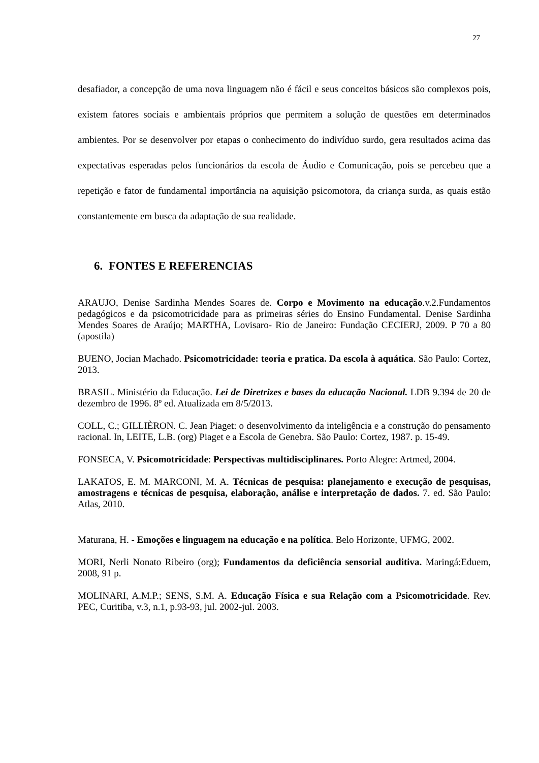27
desafiador, a concepção de uma nova linguagem não é fácil e seus conceitos básicos são complexos pois, existem fatores sociais e ambientais próprios que permitem a solução de questões em determinados ambientes. Por se desenvolver por etapas o conhecimento do indivíduo surdo, gera resultados acima das expectativas esperadas pelos funcionários da escola de Áudio e Comunicação, pois se percebeu que a repetição e fator de fundamental importância na aquisição psicomotora, da criança surda, as quais estão constantemente em busca da adaptação de sua realidade.
6. FONTES E REFERENCIAS
ARAUJO, Denise Sardinha Mendes Soares de. Corpo e Movimento na educação.v.2.Fundamentos pedagógicos e da psicomotricidade para as primeiras séries do Ensino Fundamental. Denise Sardinha Mendes Soares de Araújo; MARTHA, Lovisaro- Rio de Janeiro: Fundação CECIERJ, 2009. P 70 a 80 (apostila)
BUENO, Jocian Machado. Psicomotricidade: teoria e pratica. Da escola à aquática. São Paulo: Cortez, 2013.
BRASIL. Ministério da Educação. Lei de Diretrizes e bases da educação Nacional. LDB 9.394 de 20 de dezembro de 1996. 8º ed. Atualizada em 8/5/2013.
COLL, C.; GILLIÈRON. C. Jean Piaget: o desenvolvimento da inteligência e a construção do pensamento racional. In, LEITE, L.B. (org) Piaget e a Escola de Genebra. São Paulo: Cortez, 1987. p. 15-49.
FONSECA, V. Psicomotricidade: Perspectivas multidisciplinares. Porto Alegre: Artmed, 2004.
LAKATOS, E. M. MARCONI, M. A. Técnicas de pesquisa: planejamento e execução de pesquisas, amostragens e técnicas de pesquisa, elaboração, análise e interpretação de dados. 7. ed. São Paulo: Atlas, 2010.
Maturana, H. - Emoções e linguagem na educação e na política. Belo Horizonte, UFMG, 2002.
MORI, Nerli Nonato Ribeiro (org); Fundamentos da deficiência sensorial auditiva. Maringá:Eduem, 2008, 91 p.
MOLINARI, A.M.P.; SENS, S.M. A. Educação Física e sua Relação com a Psicomotricidade. Rev. PEC, Curitiba, v.3, n.1, p.93-93, jul. 2002-jul. 2003.